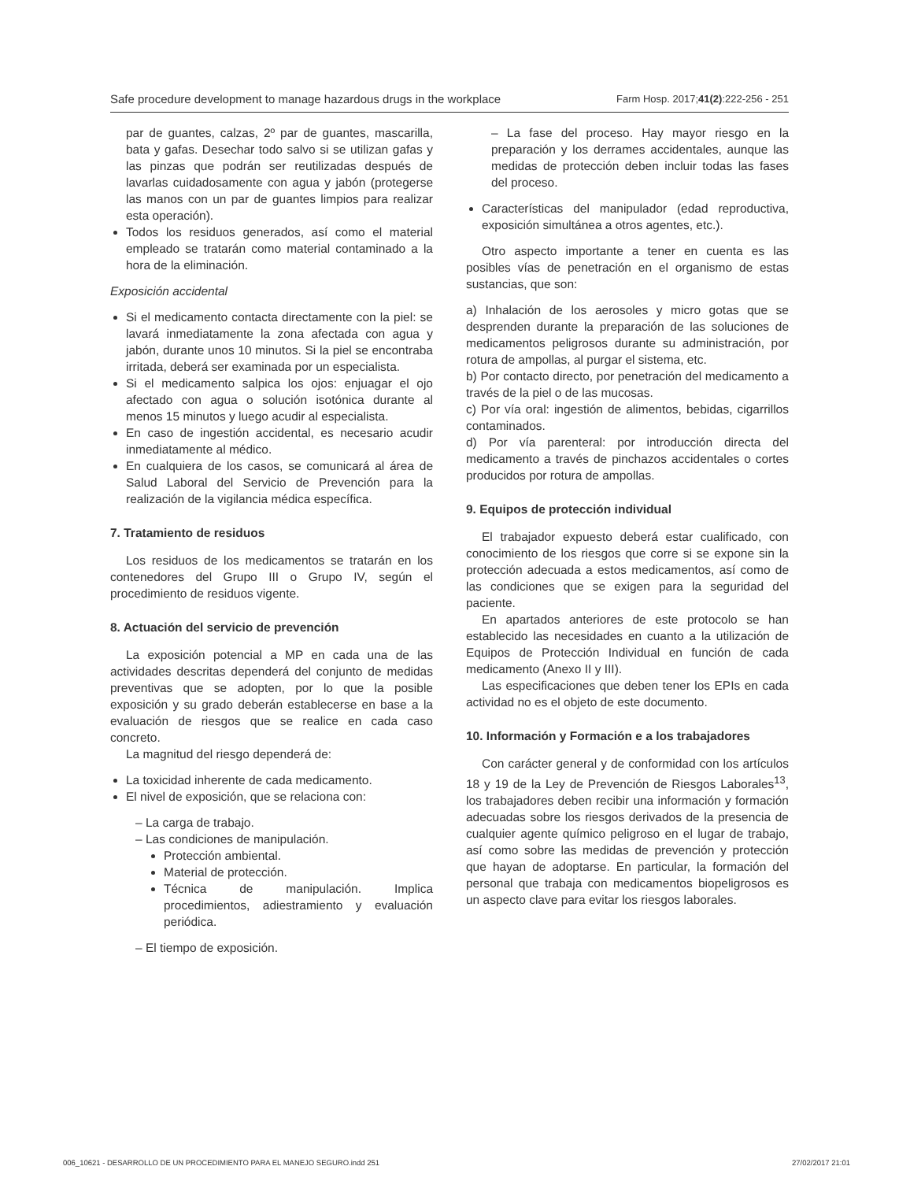Safe procedure development to manage hazardous drugs in the workplace Farm Hosp. 2017;41(2):222-256 - 251
par de guantes, calzas, 2º par de guantes, mascarilla, bata y gafas. Desechar todo salvo si se utilizan gafas y las pinzas que podrán ser reutilizadas después de lavarlas cuidadosamente con agua y jabón (protegerse las manos con un par de guantes limpios para realizar esta operación).
Todos los residuos generados, así como el material empleado se tratarán como material contaminado a la hora de la eliminación.
Exposición accidental
Si el medicamento contacta directamente con la piel: se lavará inmediatamente la zona afectada con agua y jabón, durante unos 10 minutos. Si la piel se encontraba irritada, deberá ser examinada por un especialista.
Si el medicamento salpica los ojos: enjuagar el ojo afectado con agua o solución isotónica durante al menos 15 minutos y luego acudir al especialista.
En caso de ingestión accidental, es necesario acudir inmediatamente al médico.
En cualquiera de los casos, se comunicará al área de Salud Laboral del Servicio de Prevención para la realización de la vigilancia médica específica.
7. Tratamiento de residuos
Los residuos de los medicamentos se tratarán en los contenedores del Grupo III o Grupo IV, según el procedimiento de residuos vigente.
8. Actuación del servicio de prevención
La exposición potencial a MP en cada una de las actividades descritas dependerá del conjunto de medidas preventivas que se adopten, por lo que la posible exposición y su grado deberán establecerse en base a la evaluación de riesgos que se realice en cada caso concreto.
La magnitud del riesgo dependerá de:
La toxicidad inherente de cada medicamento.
El nivel de exposición, que se relaciona con:
– La carga de trabajo.
– Las condiciones de manipulación.
Protección ambiental.
Material de protección.
Técnica de manipulación. Implica procedimientos, adiestramiento y evaluación periódica.
– El tiempo de exposición.
– La fase del proceso. Hay mayor riesgo en la preparación y los derrames accidentales, aunque las medidas de protección deben incluir todas las fases del proceso.
Características del manipulador (edad reproductiva, exposición simultánea a otros agentes, etc.).
Otro aspecto importante a tener en cuenta es las posibles vías de penetración en el organismo de estas sustancias, que son:
a) Inhalación de los aerosoles y micro gotas que se desprenden durante la preparación de las soluciones de medicamentos peligrosos durante su administración, por rotura de ampollas, al purgar el sistema, etc.
b) Por contacto directo, por penetración del medicamento a través de la piel o de las mucosas.
c) Por vía oral: ingestión de alimentos, bebidas, cigarrillos contaminados.
d) Por vía parenteral: por introducción directa del medicamento a través de pinchazos accidentales o cortes producidos por rotura de ampollas.
9. Equipos de protección individual
El trabajador expuesto deberá estar cualificado, con conocimiento de los riesgos que corre si se expone sin la protección adecuada a estos medicamentos, así como de las condiciones que se exigen para la seguridad del paciente.
En apartados anteriores de este protocolo se han establecido las necesidades en cuanto a la utilización de Equipos de Protección Individual en función de cada medicamento (Anexo II y III).
Las especificaciones que deben tener los EPIs en cada actividad no es el objeto de este documento.
10. Información y Formación e a los trabajadores
Con carácter general y de conformidad con los artículos 18 y 19 de la Ley de Prevención de Riesgos Laborales<sup>13</sup>, los trabajadores deben recibir una información y formación adecuadas sobre los riesgos derivados de la presencia de cualquier agente químico peligroso en el lugar de trabajo, así como sobre las medidas de prevención y protección que hayan de adoptarse. En particular, la formación del personal que trabaja con medicamentos biopeligrosos es un aspecto clave para evitar los riesgos laborales.
006_10621 - DESARROLLO DE UN PROCEDIMIENTO PARA EL MANEJO SEGURO.indd 251 27/02/2017 21:01